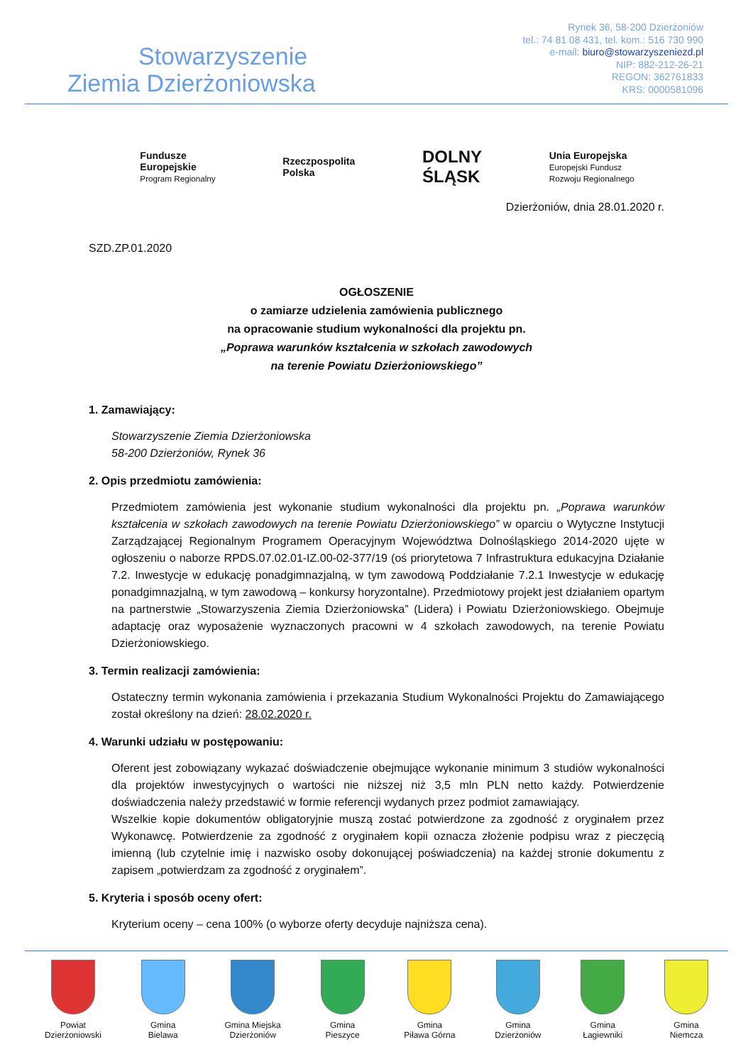Stowarzyszenie
Ziemia Dzierżoniowska
Rynek 36, 58-200 Dzierżoniów
tel.: 74 81 08 431, tel. kom.: 516 730 990
e-mail: biuro@stowarzyszeniezd.pl
NIP: 882-212-26-21
REGON: 362761833
KRS: 0000581096
Fundusze
Europejskie
Program Regionalny
Rzeczpospolita
Polska
DOLNY
ŚLĄSK
Unia Europejska
Europejski Fundusz
Rozwoju Regionalnego
Dzierżoniów, dnia 28.01.2020 r.
SZD.ZP.01.2020
OGŁOSZENIE
o zamiarze udzielenia zamówienia publicznego
na opracowanie studium wykonalności dla projektu pn.
„Poprawa warunków kształcenia w szkołach zawodowych
na terenie Powiatu Dzierżoniowskiego”
1. Zamawiający:
Stowarzyszenie Ziemia Dzierżoniowska
58-200 Dzierżoniów, Rynek 36
2. Opis przedmiotu zamówienia:
Przedmiotem zamówienia jest wykonanie studium wykonalności dla projektu pn. „Poprawa warunków kształcenia w szkołach zawodowych na terenie Powiatu Dzierżoniowskiego” w oparciu o Wytyczne Instytucji Zarządzającej Regionalnym Programem Operacyjnym Województwa Dolnośląskiego 2014-2020 ujęte w ogłoszeniu o naborze RPDS.07.02.01-IZ.00-02-377/19 (oś priorytetowa 7 Infrastruktura edukacyjna Działanie 7.2. Inwestycje w edukację ponadgimnazjalną, w tym zawodową Poddziałanie 7.2.1 Inwestycje w edukację ponadgimnazjalną, w tym zawodową – konkursy horyzontalne). Przedmiotowy projekt jest działaniem opartym na partnerstwie „Stowarzyszenia Ziemia Dzierżoniowska” (Lidera) i Powiatu Dzierżoniowskiego. Obejmuje adaptację oraz wyposażenie wyznaczonych pracowni w 4 szkołach zawodowych, na terenie Powiatu Dzierżoniowskiego.
3. Termin realizacji zamówienia:
Ostateczny termin wykonania zamówienia i przekazania Studium Wykonalności Projektu do Zamawiającego został określony na dzień: 28.02.2020 r.
4. Warunki udziału w postępowaniu:
Oferent jest zobowiązany wykazać doświadczenie obejmujące wykonanie minimum 3 studiów wykonalności dla projektów inwestycyjnych o wartości nie niższej niż 3,5 mln PLN netto każdy. Potwierdzenie doświadczenia należy przedstawić w formie referencji wydanych przez podmiot zamawiający.
Wszelkie kopie dokumentów obligatoryjnie muszą zostać potwierdzone za zgodność z oryginałem przez Wykonawcę. Potwierdzenie za zgodność z oryginałem kopii oznacza złożenie podpisu wraz z pieczęcią imienną (lub czytelnie imię i nazwisko osoby dokonującej poświadczenia) na każdej stronie dokumentu z zapisem „potwierdzam za zgodność z oryginałem”.
5. Kryteria i sposób oceny ofert:
Kryterium oceny – cena 100% (o wyborze oferty decyduje najniższa cena).
Powiat
Dzierżoniowski
Gmina
Bielawa
Gmina Miejska
Dzierżoniów
Gmina
Pieszyce
Gmina
Piława Górna
Gmina
Dzierżoniów
Gmina
Łagiewniki
Gmina
Niemcza